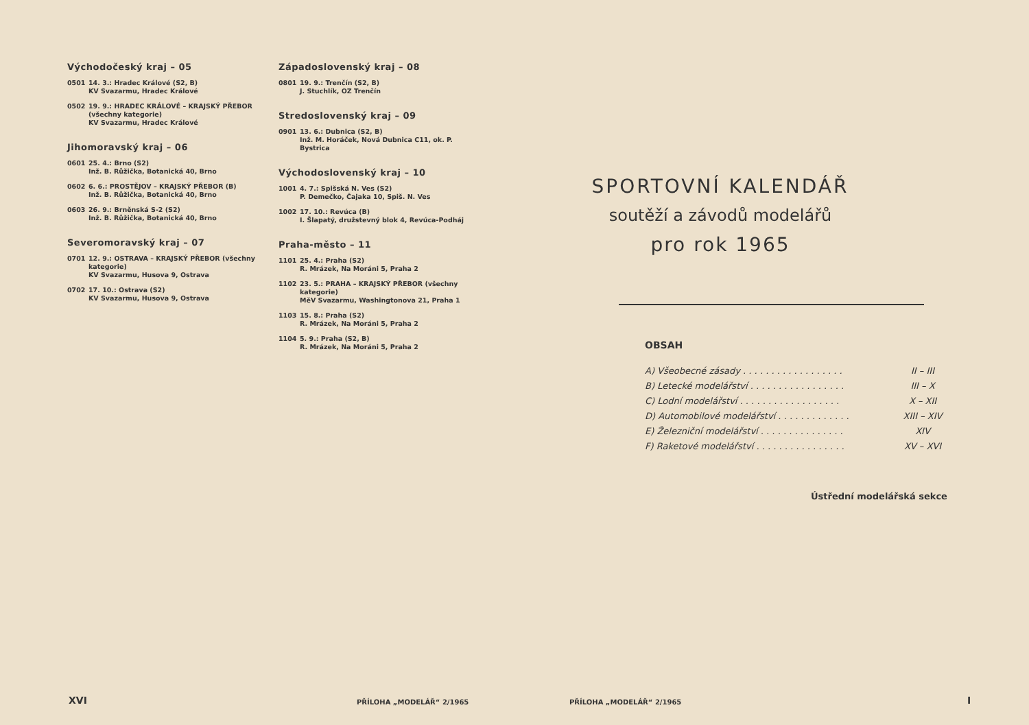Východočeský kraj – 05
0501 14. 3.: Hradec Králové (S2, B)
KV Svazarmu, Hradec Králové
0502 19. 9.: HRADEC KRÁLOVÉ – KRAJSKÝ PŘEBOR (všechny kategorie)
KV Svazarmu, Hradec Králové
Jihomoravský kraj – 06
0601 25. 4.: Brno (S2)
Inž. B. Růžička, Botanická 40, Brno
0602 6. 6.: PROSTĚJOV – KRAJSKÝ PŘEBOR (B)
Inž. B. Růžička, Botanická 40, Brno
0603 26. 9.: Brněnská S-2 (S2)
Inž. B. Růžička, Botanická 40, Brno
Severomoravský kraj – 07
0701 12. 9.: OSTRAVA – KRAJSKÝ PŘEBOR (všechny kategorie)
KV Svazarmu, Husova 9, Ostrava
0702 17. 10.: Ostrava (S2)
KV Svazarmu, Husova 9, Ostrava
Západoslovenský kraj – 08
0801 19. 9.: Trenčín (S2, B)
J. Stuchlík, OZ Trenčín
Stredoslovenský kraj – 09
0901 13. 6.: Dubnica (S2, B)
Inž. M. Horáček, Nová Dubnica C11, ok. P. Bystrica
Východoslovenský kraj – 10
1001 4. 7.: Spišská N. Ves (S2)
P. Demečko, Čajaka 10, Spiš. N. Ves
1002 17. 10.: Revúca (B)
I. Šlapatý, družstevný blok 4, Revúca-Podháj
Praha-město – 11
1101 25. 4.: Praha (S2)
R. Mrázek, Na Moráni 5, Praha 2
1102 23. 5.: PRAHA – KRAJSKÝ PŘEBOR (všechny kategorie)
MěV Svazarmu, Washingtonova 21, Praha 1
1103 15. 8.: Praha (S2)
R. Mrázek, Na Moráni 5, Praha 2
1104 5. 9.: Praha (S2, B)
R. Mrázek, Na Moráni 5, Praha 2
XVI PŘÍLOHA „MODELÁŘ“ 2/1965
SPORTOVNÍ KALENDÁŘ
soutěží a závodů modelářů
pro rok 1965
OBSAH
A) Všeobecné zásady . . . . . . . . . . . . . . . . . . II – III
B) Letecké modelářství . . . . . . . . . . . . . . . . . III – X
C) Lodní modelářství . . . . . . . . . . . . . . . . . . X – XII
D) Automobilové modelářství . . . . . . . . . . . . . XIII – XIV
E) Železniční modelářství . . . . . . . . . . . . . . . XIV
F) Raketové modelářství . . . . . . . . . . . . . . . . XV – XVI
Ústřední modelářská sekce
PŘÍLOHA „MODELÁŘ“ 2/1965 I